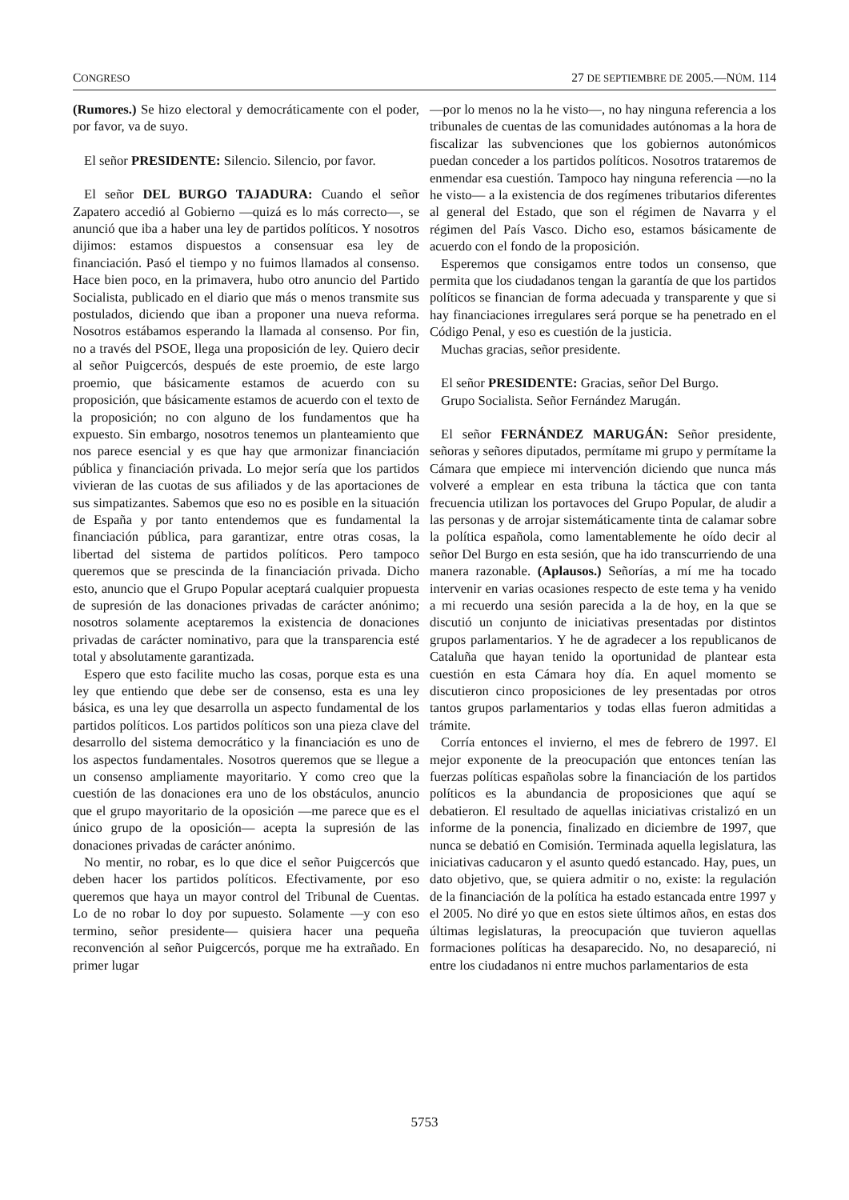CONGRESO 27 DE SEPTIEMBRE DE 2005.—NÚM. 114
(Rumores.) Se hizo electoral y democráticamente con el poder, por favor, va de suyo.
El señor PRESIDENTE: Silencio. Silencio, por favor.
El señor DEL BURGO TAJADURA: Cuando el señor Zapatero accedió al Gobierno —quizá es lo más correcto—, se anunció que iba a haber una ley de partidos políticos. Y nosotros dijimos: estamos dispuestos a consensuar esa ley de financiación. Pasó el tiempo y no fuimos llamados al consenso. Hace bien poco, en la primavera, hubo otro anuncio del Partido Socialista, publicado en el diario que más o menos transmite sus postulados, diciendo que iban a proponer una nueva reforma. Nosotros estábamos esperando la llamada al consenso. Por fin, no a través del PSOE, llega una proposición de ley. Quiero decir al señor Puigcercós, después de este proemio, de este largo proemio, que básicamente estamos de acuerdo con su proposición, que básicamente estamos de acuerdo con el texto de la proposición; no con alguno de los fundamentos que ha expuesto. Sin embargo, nosotros tenemos un planteamiento que nos parece esencial y es que hay que armonizar financiación pública y financiación privada. Lo mejor sería que los partidos vivieran de las cuotas de sus afiliados y de las aportaciones de sus simpatizantes. Sabemos que eso no es posible en la situación de España y por tanto entendemos que es fundamental la financiación pública, para garantizar, entre otras cosas, la libertad del sistema de partidos políticos. Pero tampoco queremos que se prescinda de la financiación privada. Dicho esto, anuncio que el Grupo Popular aceptará cualquier propuesta de supresión de las donaciones privadas de carácter anónimo; nosotros solamente aceptaremos la existencia de donaciones privadas de carácter nominativo, para que la transparencia esté total y absolutamente garantizada.
Espero que esto facilite mucho las cosas, porque esta es una ley que entiendo que debe ser de consenso, esta es una ley básica, es una ley que desarrolla un aspecto fundamental de los partidos políticos. Los partidos políticos son una pieza clave del desarrollo del sistema democrático y la financiación es uno de los aspectos fundamentales. Nosotros queremos que se llegue a un consenso ampliamente mayoritario. Y como creo que la cuestión de las donaciones era uno de los obstáculos, anuncio que el grupo mayoritario de la oposición —me parece que es el único grupo de la oposición— acepta la supresión de las donaciones privadas de carácter anónimo.
No mentir, no robar, es lo que dice el señor Puigcercós que deben hacer los partidos políticos. Efectivamente, por eso queremos que haya un mayor control del Tribunal de Cuentas. Lo de no robar lo doy por supuesto. Solamente —y con eso termino, señor presidente— quisiera hacer una pequeña reconvención al señor Puigcercós, porque me ha extrañado. En primer lugar
—por lo menos no la he visto—, no hay ninguna referencia a los tribunales de cuentas de las comunidades autónomas a la hora de fiscalizar las subvenciones que los gobiernos autonómicos puedan conceder a los partidos políticos. Nosotros trataremos de enmendar esa cuestión. Tampoco hay ninguna referencia —no la he visto— a la existencia de dos regímenes tributarios diferentes al general del Estado, que son el régimen de Navarra y el régimen del País Vasco. Dicho eso, estamos básicamente de acuerdo con el fondo de la proposición.
Esperemos que consigamos entre todos un consenso, que permita que los ciudadanos tengan la garantía de que los partidos políticos se financian de forma adecuada y transparente y que si hay financiaciones irregulares será porque se ha penetrado en el Código Penal, y eso es cuestión de la justicia.
Muchas gracias, señor presidente.
El señor PRESIDENTE: Gracias, señor Del Burgo.
Grupo Socialista. Señor Fernández Marugán.
El señor FERNÁNDEZ MARUGÁN: Señor presidente, señoras y señores diputados, permítame mi grupo y permítame la Cámara que empiece mi intervención diciendo que nunca más volveré a emplear en esta tribuna la táctica que con tanta frecuencia utilizan los portavoces del Grupo Popular, de aludir a las personas y de arrojar sistemáticamente tinta de calamar sobre la política española, como lamentablemente he oído decir al señor Del Burgo en esta sesión, que ha ido transcurriendo de una manera razonable. (Aplausos.) Señorías, a mí me ha tocado intervenir en varias ocasiones respecto de este tema y ha venido a mi recuerdo una sesión parecida a la de hoy, en la que se discutió un conjunto de iniciativas presentadas por distintos grupos parlamentarios. Y he de agradecer a los republicanos de Cataluña que hayan tenido la oportunidad de plantear esta cuestión en esta Cámara hoy día. En aquel momento se discutieron cinco proposiciones de ley presentadas por otros tantos grupos parlamentarios y todas ellas fueron admitidas a trámite.
Corría entonces el invierno, el mes de febrero de 1997. El mejor exponente de la preocupación que entonces tenían las fuerzas políticas españolas sobre la financiación de los partidos políticos es la abundancia de proposiciones que aquí se debatieron. El resultado de aquellas iniciativas cristalizó en un informe de la ponencia, finalizado en diciembre de 1997, que nunca se debatió en Comisión. Terminada aquella legislatura, las iniciativas caducaron y el asunto quedó estancado. Hay, pues, un dato objetivo, que, se quiera admitir o no, existe: la regulación de la financiación de la política ha estado estancada entre 1997 y el 2005. No diré yo que en estos siete últimos años, en estas dos últimas legislaturas, la preocupación que tuvieron aquellas formaciones políticas ha desaparecido. No, no desapareció, ni entre los ciudadanos ni entre muchos parlamentarios de esta
5753